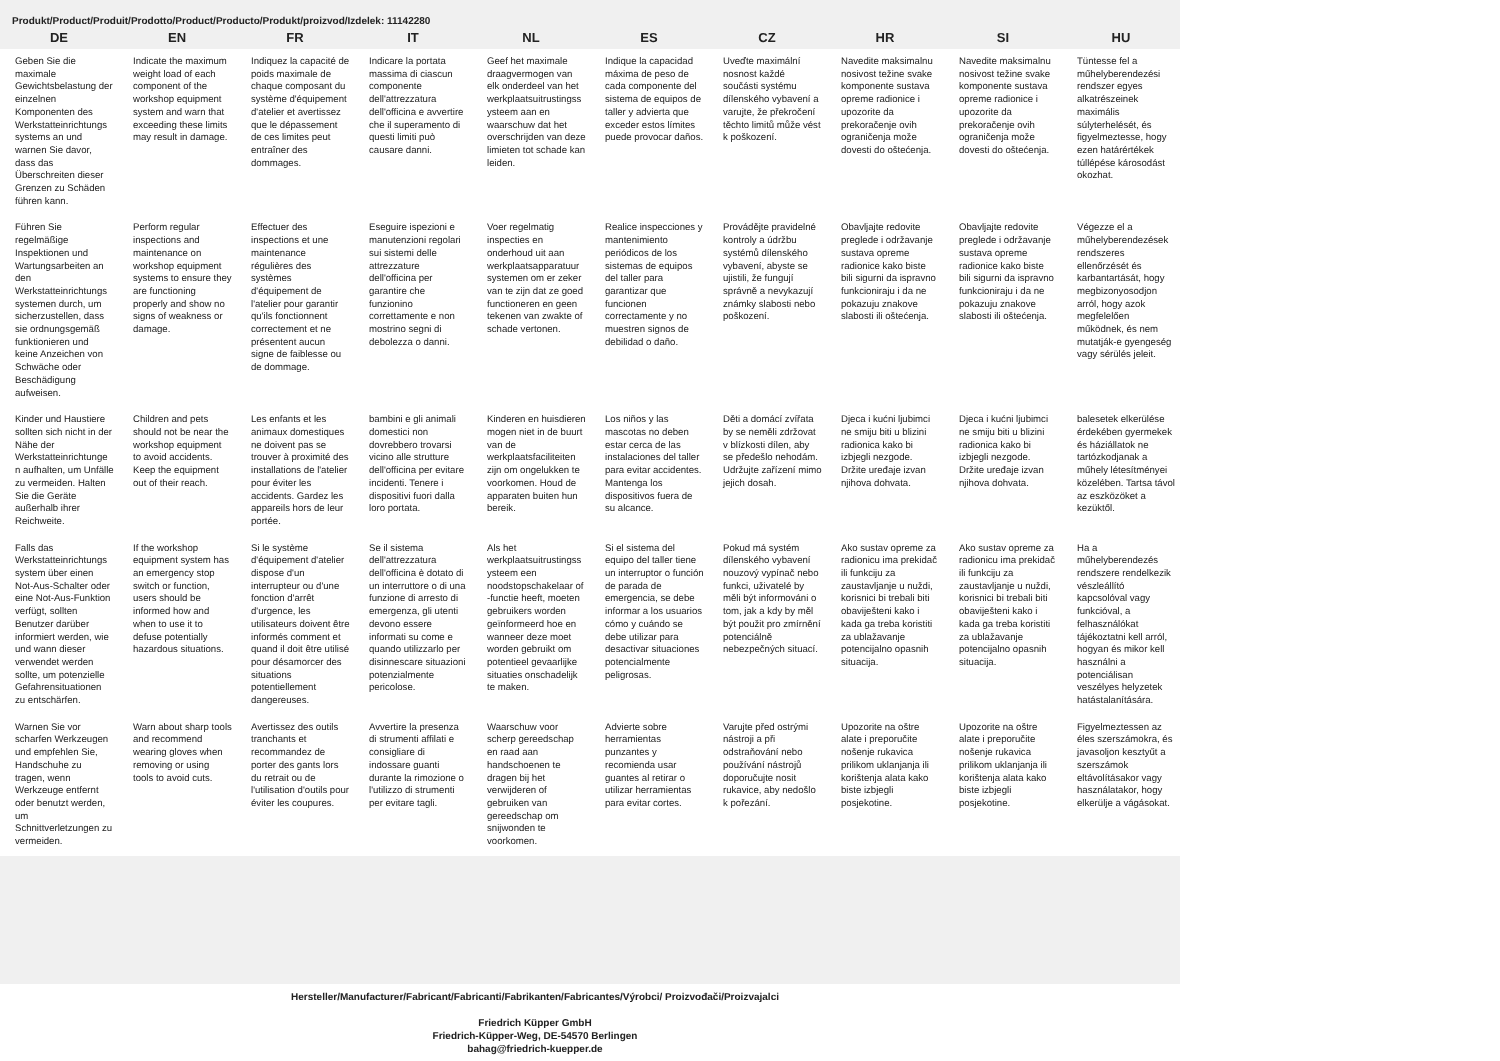Produkt/Product/Produit/Prodotto/Product/Producto/Produkt/proizvod/Izdelek: 11142280
| DE | EN | FR | IT | NL | ES | CZ | HR | SI | HU |
| --- | --- | --- | --- | --- | --- | --- | --- | --- | --- |
| Geben Sie die maximale Gewichtsbelastung der einzelnen Komponenten des Werkstatteinrichtungs systems an und warnen Sie davor, dass das Überschreiten dieser Grenzen zu Schäden führen kann. | Indicate the maximum weight load of each component of the workshop equipment system and warn that exceeding these limits may result in damage. | Indiquez la capacité de poids maximale de chaque composant du système d'équipement d'atelier et avertissez que le dépassement de ces limites peut entraîner des dommages. | Indicare la portata massima di ciascun componente dell'attrezzatura dell'officina e avvertire che il superamento di questi limiti può causare danni. | Geef het maximale draagvermogen van elk onderdeel van het werkplaatsuitrustingss ysteem aan en waarschuw dat het overschrijden van deze limieten tot schade kan leiden. | Indique la capacidad máxima de peso de cada componente del sistema de equipos de taller y advierta que exceder estos límites puede provocar daños. | Uveďte maximální nosnost každé součásti systému dílenského vybavení a varujte, že překročení těchto limitů může vést k poškození. | Navedite maksimalnu nosivost težine svake komponente sustava opreme radionice i upozorite da prekoračenje ovih ograničenja može dovesti do oštećenja. | Navedite maksimalnu nosivost težine svake komponente sustava opreme radionice i upozorite da prekoračenje ovih ograničenja može dovesti do oštećenja. | Tüntesse fel a műhelyberendezési rendszer egyes alkatrészeinek maximális súlyterhelését, és figyelmeztesse, hogy ezen határértékek túllépése károsodást okozhat. |
| Führen Sie regelmäßige Inspektionen und Wartungsarbeiten an den Werkstatteinrichtungs systemen durch, um sicherzustellen, dass sie ordnungsgemäß funktionieren und keine Anzeichen von Schwäche oder Beschädigung aufweisen. | Perform regular inspections and maintenance on workshop equipment systems to ensure they are functioning properly and show no signs of weakness or damage. | Effectuer des inspections et une maintenance régulières des systèmes d'équipement de l'atelier pour garantir qu'ils fonctionnent correctement et ne présentent aucun signe de faiblesse ou de dommage. | Eseguire ispezioni e manutenzioni regolari sui sistemi delle attrezzature dell'officina per garantire che funzionino correttamente e non mostrino segni di debolezza o danni. | Voer regelmatig inspecties en onderhoud uit aan werkplaatsapparatuur systemen om er zeker van te zijn dat ze goed functioneren en geen tekenen van zwakte of schade vertonen. | Realice inspecciones y mantenimiento periódicos de los sistemas de equipos del taller para garantizar que funcionen correctamente y no muestren signos de debilidad o daño. | Provádějte pravidelné kontroly a údržbu systémů dílenského vybavení, abyste se ujistili, že fungují správně a nevykazují známky slabosti nebo poškození. | Obavljajte redovite preglede i održavanje sustava opreme radionice kako biste bili sigurni da ispravno funkcioniraju i da ne pokazuju znakove slabosti ili oštećenja. | Obavljajte redovite preglede i održavanje sustava opreme radionice kako biste bili sigurni da ispravno funkcioniraju i da ne pokazuju znakove slabosti ili oštećenja. | Végezze el a műhelyberendezések rendszeres ellenőrzését és karbantartását, hogy megbizonyosodjon arról, hogy azok megfelelően működnek, és nem mutatják-e gyengeség vagy sérülés jeleit. |
| Kinder und Haustiere sollten sich nicht in der Nähe der Werkstatteinrichtunge n aufhalten, um Unfälle zu vermeiden. Halten Sie die Geräte außerhalb ihrer Reichweite. | Children and pets should not be near the workshop equipment to avoid accidents. Keep the equipment out of their reach. | Les enfants et les animaux domestiques ne doivent pas se trouver à proximité des installations de l'atelier pour éviter les accidents. Gardez les appareils hors de leur portée. | bambini e gli animali domestici non dovrebbero trovarsi vicino alle strutture dell'officina per evitare incidenti. Tenere i dispositivi fuori dalla loro portata. | Kinderen en huisdieren mogen niet in de buurt van de werkplaatsfaciliteiten zijn om ongelukken te voorkomen. Houd de apparaten buiten hun bereik. | Los niños y las mascotas no deben estar cerca de las instalaciones del taller para evitar accidentes. Mantenga los dispositivos fuera de su alcance. | Děti a domácí zvířata by se neměli zdržovat v blízkosti dílen, aby se předešlo nehodám. Udržujte zařízení mimo jejich dosah. | Djeca i kućni ljubimci ne smiju biti u blizini radionica kako bi izbjegli nezgode. Držite uređaje izvan njihova dohvata. | Djeca i kućni ljubimci ne smiju biti u blizini radionica kako bi izbjegli nezgode. Držite uređaje izvan njihova dohvata. | balesetek elkerülése érdekében gyermekek és háziállatok ne tartózkodjanak a műhely létesítményei közelében. Tartsa távol az eszközöket a kezüktől. |
| Falls das Werkstatteinrichtungs system über einen Not-Aus-Schalter oder eine Not-Aus-Funktion verfügt, sollten Benutzer darüber informiert werden, wie und wann dieser verwendet werden sollte, um potenzielle Gefahrensituationen zu entschärfen. | If the workshop equipment system has an emergency stop switch or function, users should be informed how and when to use it to defuse potentially hazardous situations. | Si le système d'équipement d'atelier dispose d'un interrupteur ou d'une fonction d'arrêt d'urgence, les utilisateurs doivent être informés comment et quand il doit être utilisé pour désamorcer des situations potentiellement dangereuses. | Se il sistema dell'attrezzatura dell'officina è dotato di un interruttore o di una funzione di arresto di emergenza, gli utenti devono essere informati su come e quando utilizzarlo per disinnescare situazioni potenzialmente pericolose. | Als het werkplaatsuitrustingss ysteem een noodstopschakelaar of -functie heeft, moeten gebruikers worden geïnformeerd hoe en wanneer deze moet worden gebruikt om potentieel gevaarlijke situaties onschadelijk te maken. | Si el sistema del equipo del taller tiene un interruptor o función de parada de emergencia, se debe informar a los usuarios cómo y cuándo se debe utilizar para desactivar situaciones potencialmente peligrosas. | Pokud má systém dílenského vybavení nouzový vypínač nebo funkci, uživatelé by měli být informováni o tom, jak a kdy by měl být použit pro zmírnění potenciálně nebezpečných situací. | Ako sustav opreme za radionicu ima prekidač ili funkciju za zaustavljanje u nuždi, korisnici bi trebali biti obaviješteni kako i kada ga treba koristiti za ublažavanje potencijalno opasnih situacija. | Ako sustav opreme za radionicu ima prekidač ili funkciju za zaustavljanje u nuždi, korisnici bi trebali biti obaviješteni kako i kada ga treba koristiti za ublažavanje potencijalno opasnih situacija. | Ha a műhelyberendezés rendszere rendelkezik vészleállító kapcsolóval vagy funkcióval, a felhasználókat tájékoztatni kell arról, hogyan és mikor kell használni a potenciálisan veszélyes helyzetek hatástalanítására. |
| Warnen Sie vor scharfen Werkzeugen und empfehlen Sie, Handschuhe zu tragen, wenn Werkzeuge entfernt oder benutzt werden, um Schnittverletzungen zu vermeiden. | Warn about sharp tools and recommend wearing gloves when removing or using tools to avoid cuts. | Avertissez des outils tranchants et recommandez de porter des gants lors du retrait ou de l'utilisation d'outils pour éviter les coupures. | Avvertire la presenza di strumenti affilati e consigliare di indossare guanti durante la rimozione o l'utilizzo di strumenti per evitare tagli. | Waarschuw voor scherp gereedschap en raad aan handschoenen te dragen bij het verwijderen of gebruiken van gereedschap om snijwonden te voorkomen. | Advierte sobre herramientas punzantes y recomienda usar guantes al retirar o utilizar herramientas para evitar cortes. | Varujte před ostrými nástroji a při odstraňování nebo používání nástrojů doporučujte nosit rukavice, aby nedošlo k pořezání. | Upozorite na oštre alate i preporučite nošenje rukavica prilikom uklanjanja ili korištenja alata kako biste izbjegli posjekotine. | Upozorite na oštre alate i preporučite nošenje rukavica prilikom uklanjanja ili korištenja alata kako biste izbjegli posjekotine. | Figyelmeztessen az éles szerszámokra, és javasoljon kesztyűt a szerszámok eltávolításakor vagy használatakor, hogy elkerülje a vágásokat. |
Hersteller/Manufacturer/Fabricant/Fabricanti/Fabrikanten/Fabricantes/Výrobci/ Proizvođači/Proizvajalci
Friedrich Küpper GmbH
Friedrich-Küpper-Weg, DE-54570 Berlingen
bahag@friedrich-kuepper.de